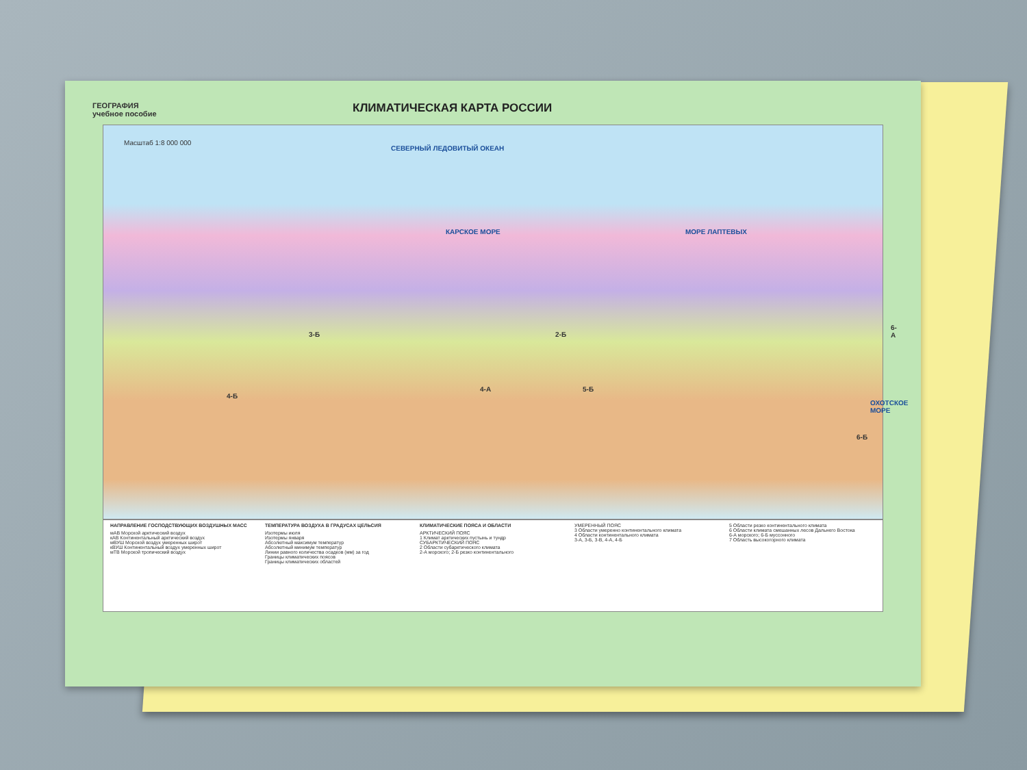ГЕОГРАФИЯ
учебное пособие
КЛИМАТИЧЕСКАЯ КАРТА РОССИИ
СЕВЕРНЫЙ ЛЕДОВИТЫЙ ОКЕАН
КАРСКОЕ МОРЕ МОРЕ ЛАПТЕВЫХ
ОХОТСКОЕ МОРЕ
3-Б 2-Б
5-Б 4-А
4-Б
6-Б
6-А
Масштаб 1:8 000 000
НАПРАВЛЕНИЕ ГОСПОДСТВУЮЩИХ ВОЗДУШНЫХ МАСС
мАВ Морской арктический воздух
кАВ Континентальный арктический воздух
мВУШ Морской воздух умеренных широт
кВУШ Континентальный воздух умеренных широт
мТВ Морской тропический воздух
ТЕМПЕРАТУРА ВОЗДУХА В ГРАДУСАХ ЦЕЛЬСИЯ
Изотермы июля
Изотермы января
Абсолютный максимум температур
Абсолютный минимум температур
Линии равного количества осадков (мм) за год
Границы климатических поясов
Границы климатических областей
КЛИМАТИЧЕСКИЕ ПОЯСА И ОБЛАСТИ
АРКТИЧЕСКИЙ ПОЯС
1 Климат арктических пустынь и тундр
СУБАРКТИЧЕСКИЙ ПОЯС
2 Области субарктического климата
2-А морского; 2-Б резко континентального
УМЕРЕННЫЙ ПОЯС
3 Области умеренно континентального климата
4 Области континентального климата
3-А, 3-Б, 3-В, 4-А, 4-Б
5 Области резко континентального климата
6 Области климата смешанных лесов Дальнего Востока
6-А морского; 6-Б муссонного
7 Область высокогорного климата